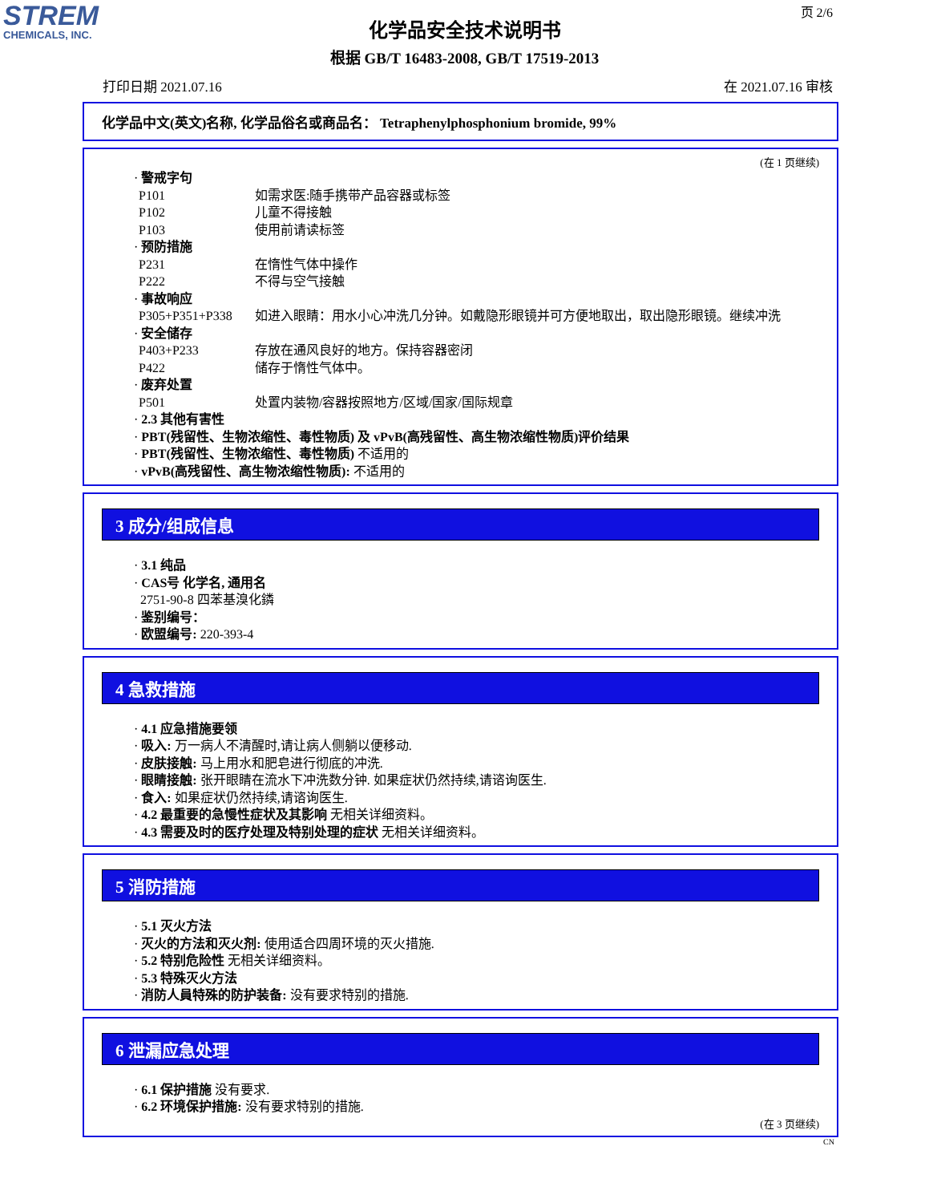STREM
CHEMICALS, INC.
页 2/6
化学品安全技术说明书
根据 GB/T 16483-2008, GB/T 17519-2013
打印日期 2021.07.16 在 2021.07.16 审核
化学品中文(英文)名称, 化学品俗名或商品名： Tetraphenylphosphonium bromide, 99%
(在 1 页继续)
· 警戒字句
P101 如需求医:随手携带产品容器或标签
P102 儿童不得接触
P103 使用前请读标签
· 预防措施
P231 在惰性气体中操作
P222 不得与空气接触
· 事故响应
P305+P351+P338 如进入眼睛：用水小心冲洗几分钟。如戴隐形眼镜并可方便地取出，取出隐形眼镜。继续冲洗
· 安全储存
P403+P233 存放在通风良好的地方。保持容器密闭
P422 储存于惰性气体中。
· 废弃处置
P501 处置内装物/容器按照地方/区域/国家/国际规章
· 2.3 其他有害性
· PBT(残留性、生物浓缩性、毒性物质) 及 vPvB(高残留性、高生物浓缩性物质)评价结果
· PBT(残留性、生物浓缩性、毒性物质) 不适用的
· vPvB(高残留性、高生物浓缩性物质): 不适用的
3 成分/组成信息
· 3.1 纯品
· CAS号 化学名, 通用名
2751-90-8 四苯基溴化鏻
· 鉴别编号：
· 欧盟编号: 220-393-4
4 急救措施
· 4.1 应急措施要领
· 吸入: 万一病人不清醒时,请让病人侧躺以便移动.
· 皮肤接触: 马上用水和肥皂进行彻底的冲洗.
· 眼睛接触: 张开眼睛在流水下冲洗数分钟. 如果症状仍然持续,请谘询医生.
· 食入: 如果症状仍然持续,请谘询医生.
· 4.2 最重要的急慢性症状及其影响 无相关详细资料。
· 4.3 需要及时的医疗处理及特别处理的症状 无相关详细资料。
5 消防措施
· 5.1 灭火方法
· 灭火的方法和灭火剂: 使用适合四周环境的灭火措施.
· 5.2 特别危险性 无相关详细资料。
· 5.3 特殊灭火方法
· 消防人員特殊的防护装备: 没有要求特别的措施.
6 泄漏应急处理
· 6.1 保护措施 没有要求.
· 6.2 环境保护措施: 没有要求特别的措施.
(在 3 页继续)
CN